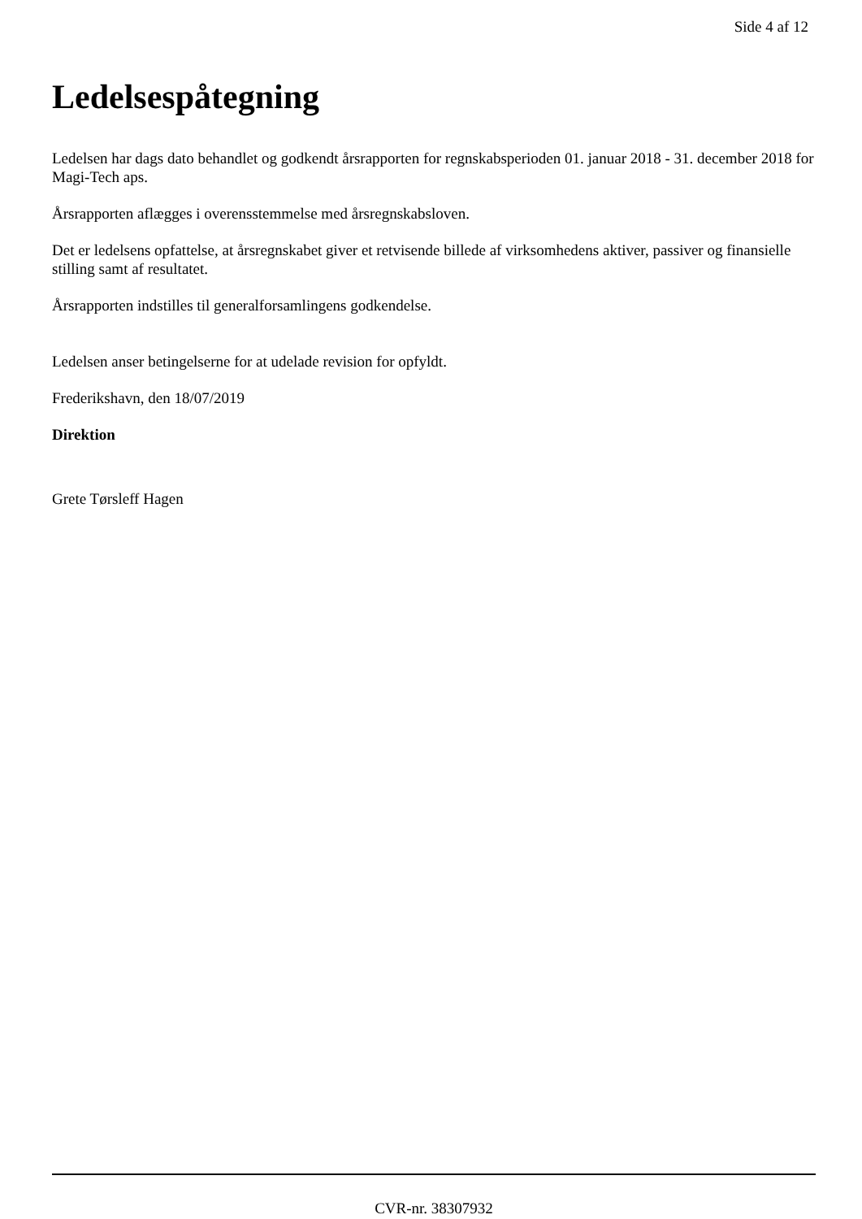Side 4 af 12
Ledelsespåtegning
Ledelsen har dags dato behandlet og godkendt årsrapporten for regnskabsperioden 01. januar 2018 - 31. december 2018 for Magi-Tech aps.
Årsrapporten aflægges i overensstemmelse med årsregnskabsloven.
Det er ledelsens opfattelse, at årsregnskabet giver et retvisende billede af virksomhedens aktiver, passiver og finansielle stilling samt af resultatet.
Årsrapporten indstilles til generalforsamlingens godkendelse.
Ledelsen anser betingelserne for at udelade revision for opfyldt.
Frederikshavn, den 18/07/2019
Direktion
Grete Tørsleff Hagen
CVR-nr. 38307932